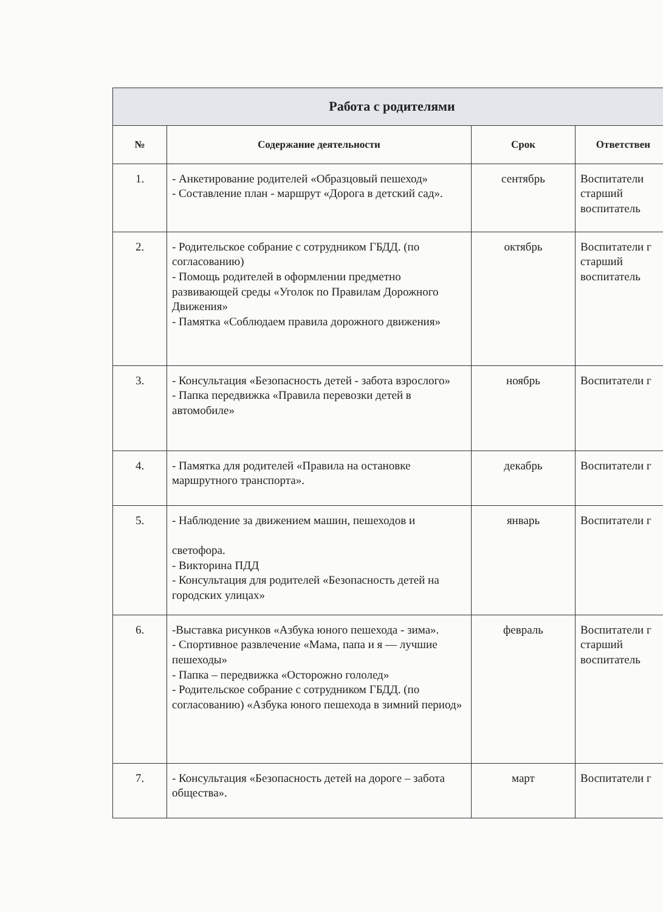| Работа с родителями | | | |
| --- | --- | --- | --- |
| № | Содержание деятельности | Срок | Ответствен |
| 1. | - Анкетирование родителей «Образцовый пешеход» - Составление план - маршрут «Дорога в детский сад». | сентябрь | Воспитатели старший воспитатель |
| 2. | - Родительское собрание с сотрудником ГБДД. (по согласованию) - Помощь родителей в оформлении предметно развивающей среды «Уголок по Правилам Дорожного Движения» - Памятка «Соблюдаем правила дорожного движения» | октябрь | Воспитатели г старший воспитатель |
| 3. | - Консультация «Безопасность детей - забота взрослого» - Папка передвижка «Правила перевозки детей в автомобиле» | ноябрь | Воспитатели г |
| 4. | - Памятка для родителей «Правила на остановке маршрутного транспорта». | декабрь | Воспитатели г |
| 5. | - Наблюдение за движением машин, пешеходов и светофора. - Викторина ПДД - Консультация для родителей «Безопасность детей на городских улицах» | январь | Воспитатели г |
| 6. | -Выставка рисунков «Азбука юного пешехода - зима». - Спортивное развлечение «Мама, папа и я — лучшие пешеходы» - Папка – передвижка «Осторожно гололед» - Родительское собрание с сотрудником ГБДД. (по согласованию) «Азбука юного пешехода в зимний период» | февраль | Воспитатели г старший воспитатель |
| 7. | - Консультация «Безопасность детей на дороге – забота общества». | март | Воспитатели г |